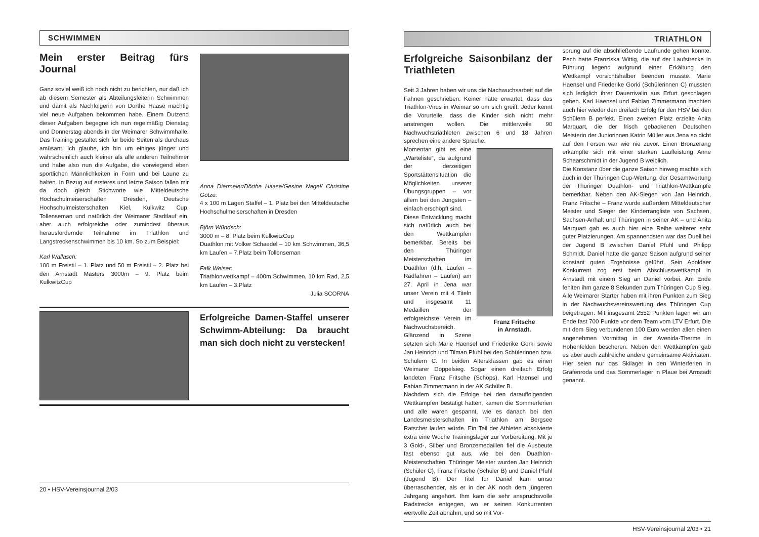SCHWIMMEN
Mein erster Beitrag fürs Journal
Ganz soviel weiß ich noch nicht zu berichten, nur daß ich ab diesem Semester als Abteilungsleiterin Schwimmen und damit als Nachfolgerin von Dörthe Haase mächtig viel neue Aufgaben bekommen habe. Einem Dutzend dieser Aufgaben begegne ich nun regelmäßig Dienstag und Donnerstag abends in der Weimarer Schwimmhalle. Das Training gestaltet sich für beide Seiten als durchaus amüsant. Ich glaube, ich bin um einiges jünger und wahrscheinlich auch kleiner als alle anderen Teilnehmer und habe also nun die Aufgabe, die vorwiegend eben sportlichen Männlichkeiten in Form und bei Laune zu halten. In Bezug auf ersteres und letzte Saison fallen mir da doch gleich Stichworte wie Mitteldeutsche Hochschulmeiserschaften Dresden, Deutsche Hochschulmeisterschaften Kiel, Kulkwitz Cup, Tollenseman und natürlich der Weimarer Stadtlauf ein, aber auch erfolgreiche oder zumindest überaus herausfordernde Teilnahme im Triathlon und Langstreckenschwimmen bis 10 km. So zum Beispiel:
Karl Wallasch:
100 m Freistil – 1. Platz und 50 m Freistil – 2. Platz bei den Arnstadt Masters 3000m – 9. Platz beim KulkwitzCup
Anna Diermeier/Dörthe Haase/Gesine Nagel/ Christine Götze:
4 x 100 m Lagen Staffel – 1. Platz bei den Mitteldeutsche Hochschulmeiserschaften in Dresden
Björn Wündsch:
3000 m – 8. Platz beim KulkwitzCup
Duathlon mit Volker Schaedel – 10 km Schwimmen, 36,5 km Laufen – 7.Platz beim Tollenseman
Falk Weiser:
Triathlonwettkampf – 400m Schwimmen, 10 km Rad, 2,5 km Laufen – 3.Platz
Julia SCORNA
Erfolgreiche Damen-Staffel unserer Schwimm-Abteilung: Da braucht man sich doch nicht zu verstecken!
20 • HSV-Vereinsjournal 2/03
TRIATHLON
Erfolgreiche Saisonbilanz der Triathleten
Seit 3 Jahren haben wir uns die Nachwuchsarbeit auf die Fahnen geschrieben. Keiner hätte erwartet, dass das Triathlon-Virus in Weimar so um sich greift. Jeder kennt die Vorurteile, dass die Kinder sich nicht mehr anstrengen wollen. Die mittlerweile 90 Nachwuchstriathleten zwischen 6 und 18 Jahren sprechen eine andere Sprache.
Franz Fritsche
in Arnstadt.
Momentan gibt es eine „Warteliste“, da aufgrund der derzeitigen Sportstättensituation die Möglichkeiten unserer Übungsgruppen – vor allem bei den Jüngsten – einfach erschöpft sind.
Diese Entwicklung macht sich natürlich auch bei den Wettkämpfen bemerkbar. Bereits bei den Thüringer Meisterschaften im Duathlon (d.h. Laufen – Radfahren – Laufen) am 27. April in Jena war unser Verein mit 4 Titeln und insgesamt 11 Medaillen der erfolgreichste Verein im Nachwuchsbereich. Glänzend in Szene setzten sich Marie Haensel und Friederike Gorki sowie Jan Heinrich und Tilman Pfuhl bei den Schülerinnen bzw. Schülern C. In beiden Altersklassen gab es einen Weimarer Doppelsieg. Sogar einen dreifach Erfolg landeten Franz Fritsche (Schöps), Karl Haensel und Fabian Zimmermann in der AK Schüler B.
Nachdem sich die Erfolge bei den darauffolgenden Wettkämpfen bestätigt hatten, kamen die Sommerferien und alle waren gespannt, wie es danach bei den Landesmeisterschaften im Triathlon am Bergsee Ratscher laufen würde. Ein Teil der Athleten absolvierte extra eine Woche Trainingslager zur Vorbereitung. Mit je 3 Gold-, Silber und Bronzemedaillen fiel die Ausbeute fast ebenso gut aus, wie bei den Duathlon-Meisterschaften. Thüringer Meister wurden Jan Heinrich (Schüler C), Franz Fritsche (Schüler B) und Daniel Pfuhl (Jugend B). Der Titel für Daniel kam umso überraschender, als er in der AK noch dem jüngeren Jahrgang angehört. Ihm kam die sehr anspruchsvolle Radstrecke entgegen, wo er seinen Konkurrenten wertvolle Zeit abnahm, und so mit Vor-
sprung auf die abschließende Laufrunde gehen konnte. Pech hatte Franziska Wittig, die auf der Laufstrecke in Führung liegend aufgrund einer Erkältung den Wettkampf vorsichtshalber beenden musste. Marie Haensel und Friederike Gorki (Schülerinnen C) mussten sich lediglich ihrer Dauerrivalin aus Erfurt geschlagen geben. Karl Haensel und Fabian Zimmermann machten auch hier wieder den dreifach Erfolg für den HSV bei den Schülern B perfekt. Einen zweiten Platz erzielte Anita Marquart, die der frisch gebackenen Deutschen Meisterin der Juniorinnen Katrin Müller aus Jena so dicht auf den Fersen war wie nie zuvor. Einen Bronzerang erkämpfte sich mit einer starken Laufleistung Anne Schaarschmidt in der Jugend B weiblich.
Die Konstanz über die ganze Saison hinweg machte sich auch in der Thüringen Cup-Wertung, der Gesamtwertung der Thüringer Duathlon- und Triathlon-Wettkämpfe bemerkbar. Neben den AK-Siegen von Jan Heinrich, Franz Fritsche – Franz wurde außerdem Mitteldeutscher Meister und Sieger der Kinderrangliste von Sachsen, Sachsen-Anhalt und Thüringen in seiner AK – und Anita Marquart gab es auch hier eine Reihe weiterer sehr guter Platzierungen. Am spannendsten war das Duell bei der Jugend B zwischen Daniel Pfuhl und Philipp Schmidt. Daniel hatte die ganze Saison aufgrund seiner konstant guten Ergebnisse geführt. Sein Apoldaer Konkurrent zog erst beim Abschlusswettkampf in Arnstadt mit einem Sieg an Daniel vorbei. Am Ende fehlten ihm ganze 8 Sekunden zum Thüringen Cup Sieg. Alle Weimarer Starter haben mit ihren Punkten zum Sieg in der Nachwuchsvereinswertung des Thüringen Cup beigetragen. Mit insgesamt 2552 Punkten lagen wir am Ende fast 700 Punkte vor dem Team vom LTV Erfurt. Die mit dem Sieg verbundenen 100 Euro werden allen einen angenehmen Vormittag in der Avenida-Therme in Hohenfelden bescheren. Neben den Wettkämpfen gab es aber auch zahlreiche andere gemeinsame Aktivitäten. Hier seien nur das Skilager in den Winterferien in Gräfenroda und das Sommerlager in Plaue bei Arnstadt genannt.
HSV-Vereinsjournal 2/03 • 21